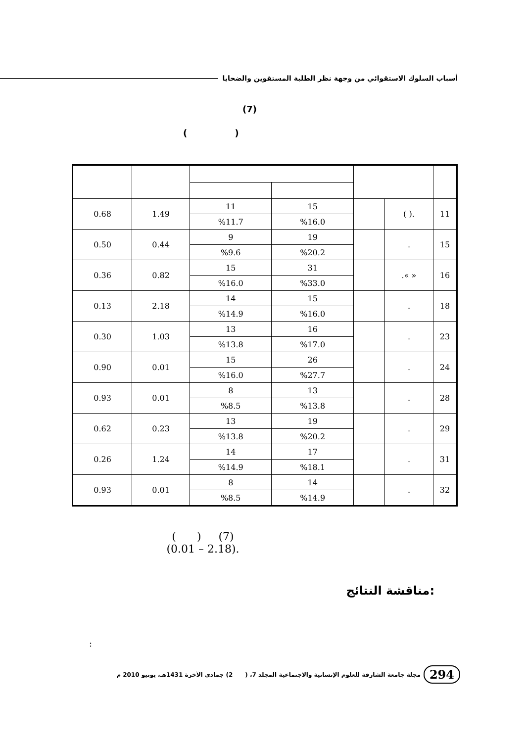أسباب السلوك الاستقوائي من وجهة نظر الطلبة المستقوين والضحايا
(7)
( )
| 11 | .( ) | | 15 | 11 | 1.49 | 0.68 |
| | | | %16.0 | %11.7 | | |
| 15 | . | | 19 | 9 | 0.44 | 0.50 |
| | | | %20.2 | %9.6 | | |
| 16 | « ». | | 31 | 15 | 0.82 | 0.36 |
| | | | %33.0 | %16.0 | | |
| 18 | . | | 15 | 14 | 2.18 | 0.13 |
| | | | %16.0 | %14.9 | | |
| 23 | . | | 16 | 13 | 1.03 | 0.30 |
| | | | %17.0 | %13.8 | | |
| 24 | . | | 26 | 15 | 0.01 | 0.90 |
| | | | %27.7 | %16.0 | | |
| 28 | . | | 13 | 8 | 0.01 | 0.93 |
| | | | %13.8 | %8.5 | | |
| 29 | . | | 19 | 13 | 0.23 | 0.62 |
| | | | %20.2 | %13.8 | | |
| 31 | . | | 17 | 14 | 1.24 | 0.26 |
| | | | %18.1 | %14.9 | | |
| 32 | . | | 14 | 8 | 0.01 | 0.93 |
| | | | %14.9 | %8.5 | | |
(7) ( )
.(2.18 – 0.01)
مناقشة النتائج:
:
294 مجلة جامعة الشارقة للعلوم الإنسانية والاجتماعية المجلد 7، ( 2) جمادى الآخرة 1431هـ، يونيو 2010 م